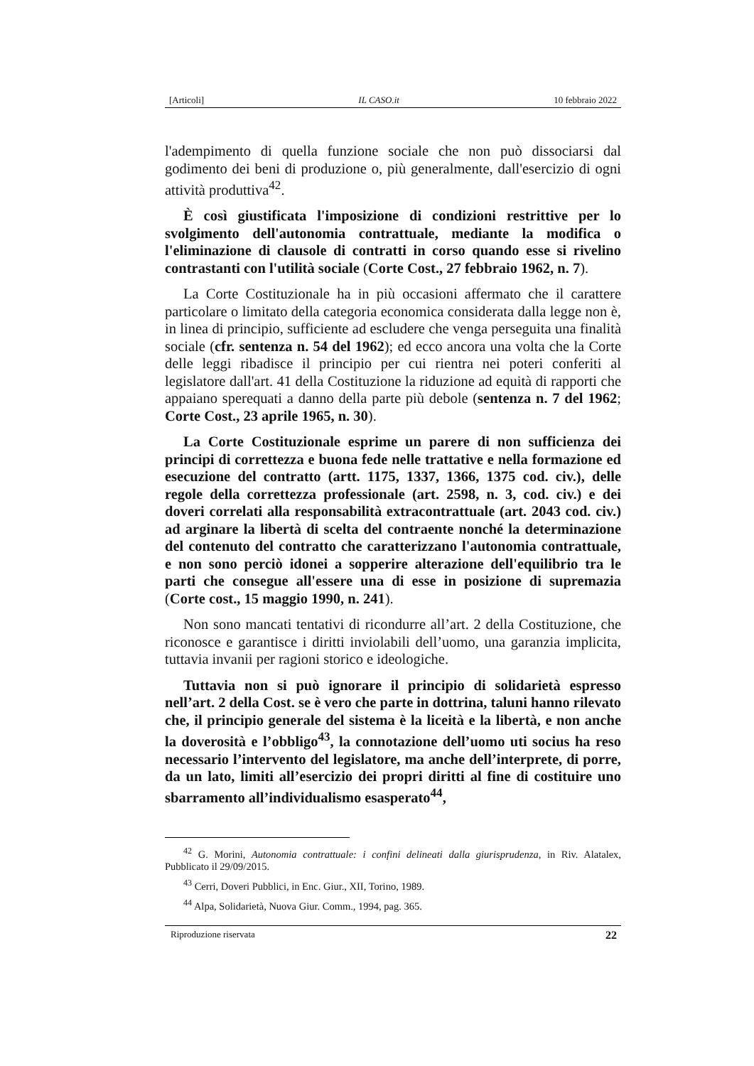[Articoli] IL CASO.it 10 febbraio 2022
l'adempimento di quella funzione sociale che non può dissociarsi dal godimento dei beni di produzione o, più generalmente, dall'esercizio di ogni attività produttiva<sup>42</sup>.
È così giustificata l'imposizione di condizioni restrittive per lo svolgimento dell'autonomia contrattuale, mediante la modifica o l'eliminazione di clausole di contratti in corso quando esse si rivelino contrastanti con l'utilità sociale (Corte Cost., 27 febbraio 1962, n. 7).
La Corte Costituzionale ha in più occasioni affermato che il carattere particolare o limitato della categoria economica considerata dalla legge non è, in linea di principio, sufficiente ad escludere che venga perseguita una finalità sociale (cfr. sentenza n. 54 del 1962); ed ecco ancora una volta che la Corte delle leggi ribadisce il principio per cui rientra nei poteri conferiti al legislatore dall'art. 41 della Costituzione la riduzione ad equità di rapporti che appaiano sperequati a danno della parte più debole (sentenza n. 7 del 1962; Corte Cost., 23 aprile 1965, n. 30).
La Corte Costituzionale esprime un parere di non sufficienza dei principi di correttezza e buona fede nelle trattative e nella formazione ed esecuzione del contratto (artt. 1175, 1337, 1366, 1375 cod. civ.), delle regole della correttezza professionale (art. 2598, n. 3, cod. civ.) e dei doveri correlati alla responsabilità extracontrattuale (art. 2043 cod. civ.) ad arginare la libertà di scelta del contraente nonché la determinazione del contenuto del contratto che caratterizzano l'autonomia contrattuale, e non sono perciò idonei a sopperire alterazione dell'equilibrio tra le parti che consegue all'essere una di esse in posizione di supremazia (Corte cost., 15 maggio 1990, n. 241).
Non sono mancati tentativi di ricondurre all’art. 2 della Costituzione, che riconosce e garantisce i diritti inviolabili dell’uomo, una garanzia implicita, tuttavia invanii per ragioni storico e ideologiche.
Tuttavia non si può ignorare il principio di solidarietà espresso nell’art. 2 della Cost. se è vero che parte in dottrina, taluni hanno rilevato che, il principio generale del sistema è la liceità e la libertà, e non anche la doverosità e l’obbligo<sup>43</sup>, la connotazione dell’uomo uti socius ha reso necessario l’intervento del legislatore, ma anche dell’interprete, di porre, da un lato, limiti all’esercizio dei propri diritti al fine di costituire uno sbarramento all’individualismo esasperato<sup>44</sup>,
<sup>42</sup> G. Morini, Autonomia contrattuale: i confini delineati dalla giurisprudenza, in Riv. Alatalex, Pubblicato il 29/09/2015.
<sup>43</sup> Cerri, Doveri Pubblici, in Enc. Giur., XII, Torino, 1989.
<sup>44</sup> Alpa, Solidarietà, Nuova Giur. Comm., 1994, pag. 365.
Riproduzione riservata 22